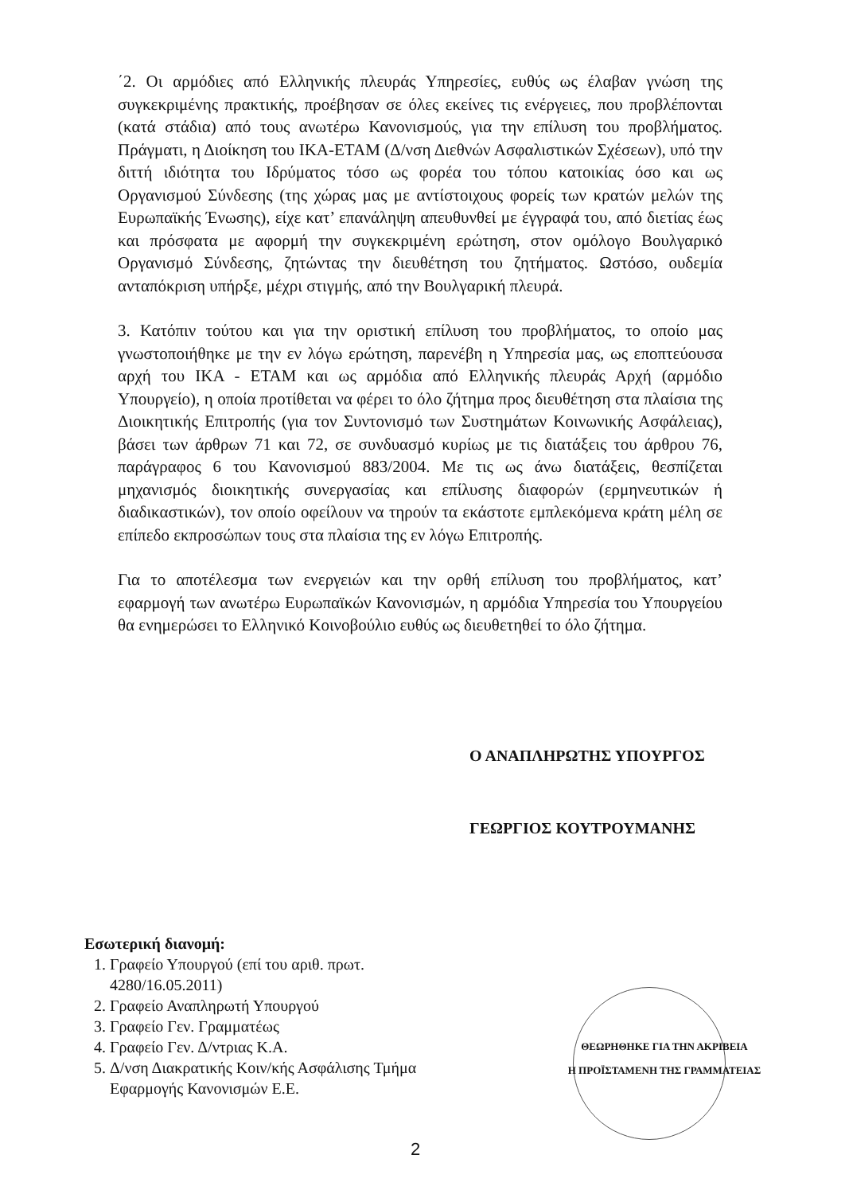΄2. Οι αρμόδιες από Ελληνικής πλευράς Υπηρεσίες, ευθύς ως έλαβαν γνώση της συγκεκριμένης πρακτικής, προέβησαν σε όλες εκείνες τις ενέργειες, που προβλέπονται (κατά στάδια) από τους ανωτέρω Κανονισμούς, για την επίλυση του προβλήματος. Πράγματι, η Διοίκηση του ΙΚΑ-ΕΤΑΜ (Δ/νση Διεθνών Ασφαλιστικών Σχέσεων), υπό την διττή ιδιότητα του Ιδρύματος τόσο ως φορέα του τόπου κατοικίας όσο και ως Οργανισμού Σύνδεσης (της χώρας μας με αντίστοιχους φορείς των κρατών μελών της Ευρωπαϊκής Ένωσης), είχε κατ’ επανάληψη απευθυνθεί με έγγραφά του, από διετίας έως και πρόσφατα με αφορμή την συγκεκριμένη ερώτηση, στον ομόλογο Βουλγαρικό Οργανισμό Σύνδεσης, ζητώντας την διευθέτηση του ζητήματος. Ωστόσο, ουδεμία ανταπόκριση υπήρξε, μέχρι στιγμής, από την Βουλγαρική πλευρά.
3. Κατόπιν τούτου και για την οριστική επίλυση του προβλήματος, το οποίο μας γνωστοποιήθηκε με την εν λόγω ερώτηση, παρενέβη η Υπηρεσία μας, ως εποπτεύουσα αρχή του ΙΚΑ - ΕΤΑΜ και ως αρμόδια από Ελληνικής πλευράς Αρχή (αρμόδιο Υπουργείο), η οποία προτίθεται να φέρει το όλο ζήτημα προς διευθέτηση στα πλαίσια της Διοικητικής Επιτροπής (για τον Συντονισμό των Συστημάτων Κοινωνικής Ασφάλειας), βάσει των άρθρων 71 και 72, σε συνδυασμό κυρίως με τις διατάξεις του άρθρου 76, παράγραφος 6 του Κανονισμού 883/2004. Με τις ως άνω διατάξεις, θεσπίζεται μηχανισμός διοικητικής συνεργασίας και επίλυσης διαφορών (ερμηνευτικών ή διαδικαστικών), τον οποίο οφείλουν να τηρούν τα εκάστοτε εμπλεκόμενα κράτη μέλη σε επίπεδο εκπροσώπων τους στα πλαίσια της εν λόγω Επιτροπής.
Για το αποτέλεσμα των ενεργειών και την ορθή επίλυση του προβλήματος, κατ’ εφαρμογή των ανωτέρω Ευρωπαϊκών Κανονισμών, η αρμόδια Υπηρεσία του Υπουργείου θα ενημερώσει το Ελληνικό Κοινοβούλιο ευθύς ως διευθετηθεί το όλο ζήτημα.
Ο ΑΝΑΠΛΗΡΩΤΗΣ ΥΠΟΥΡΓΟΣ
ΓΕΩΡΓΙΟΣ ΚΟΥΤΡΟΥΜΑΝΗΣ
Εσωτερική διανομή:
1. Γραφείο Υπουργού (επί του αριθ. πρωτ. 4280/16.05.2011)
2. Γραφείο Αναπληρωτή Υπουργού
3. Γραφείο Γεν. Γραμματέως
4. Γραφείο Γεν. Δ/ντριας Κ.Α.
5. Δ/νση Διακρατικής Κοιν/κής Ασφάλισης Τμήμα Εφαρμογής Κανονισμών Ε.Ε.
ΘΕΩΡΗΘΗΚΕ ΓΙΑ ΤΗΝ ΑΚΡΙΒΕΙΑ
Η ΠΡΟΪΣΤΑΜΕΝΗ ΤΗΣ ΓΡΑΜΜΑΤΕΙΑΣ
2